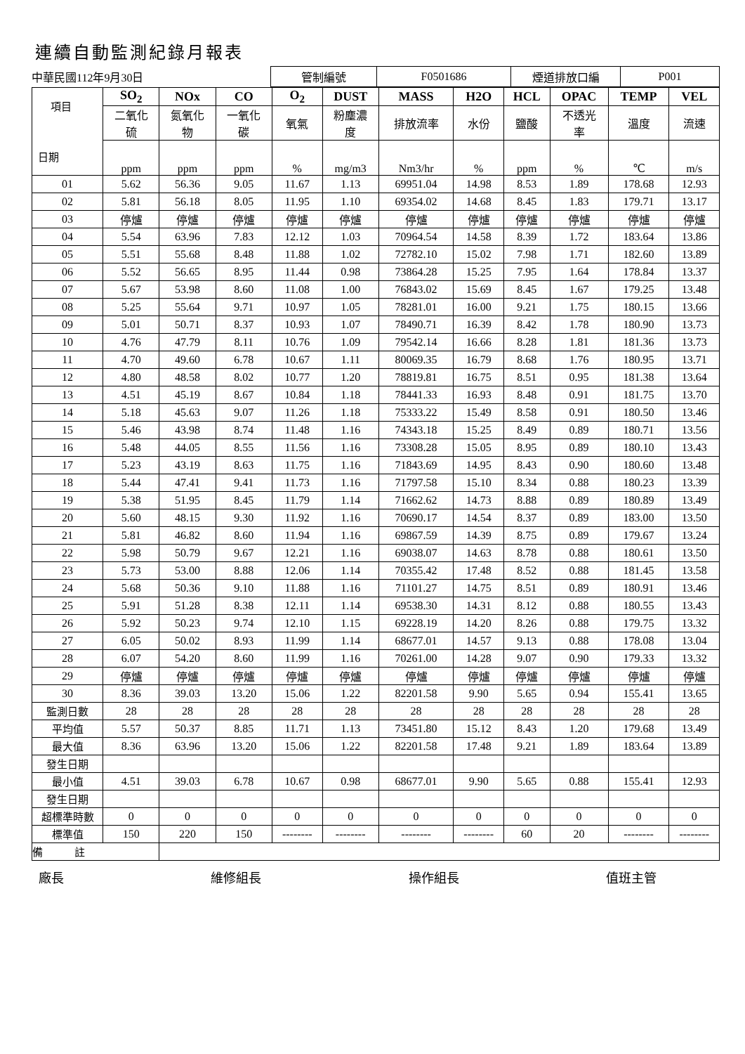連續自動監測紀錄月報表
| 中華民國112年9月30日 | 管制編號 | F0501686 | 煙道排放口編 | P001 |
| 項目 日期 | SO<sub>2</sub> | NOx | CO | O<sub>2</sub> | DUST | MASS | H2O | HCL | OPAC | TEMP | VEL |
| --- | --- | --- | --- | --- | --- | --- | --- | --- | --- | --- | --- |
| | 二氧化 硫 | 氮氧化 物 | 一氧化 碳 | 氧氣 | 粉塵濃 度 | 排放流率 | 水份 | 鹽酸 | 不透光 率 | 溫度 | 流速 |
| | ppm | ppm | ppm | % | mg/m3 | Nm3/hr | % | ppm | % | ℃ | m/s |
| 01 | 5.62 | 56.36 | 9.05 | 11.67 | 1.13 | 69951.04 | 14.98 | 8.53 | 1.89 | 178.68 | 12.93 |
| 02 | 5.81 | 56.18 | 8.05 | 11.95 | 1.10 | 69354.02 | 14.68 | 8.45 | 1.83 | 179.71 | 13.17 |
| 03 | 停爐 | 停爐 | 停爐 | 停爐 | 停爐 | 停爐 | 停爐 | 停爐 | 停爐 | 停爐 | 停爐 |
| 04 | 5.54 | 63.96 | 7.83 | 12.12 | 1.03 | 70964.54 | 14.58 | 8.39 | 1.72 | 183.64 | 13.86 |
| 05 | 5.51 | 55.68 | 8.48 | 11.88 | 1.02 | 72782.10 | 15.02 | 7.98 | 1.71 | 182.60 | 13.89 |
| 06 | 5.52 | 56.65 | 8.95 | 11.44 | 0.98 | 73864.28 | 15.25 | 7.95 | 1.64 | 178.84 | 13.37 |
| 07 | 5.67 | 53.98 | 8.60 | 11.08 | 1.00 | 76843.02 | 15.69 | 8.45 | 1.67 | 179.25 | 13.48 |
| 08 | 5.25 | 55.64 | 9.71 | 10.97 | 1.05 | 78281.01 | 16.00 | 9.21 | 1.75 | 180.15 | 13.66 |
| 09 | 5.01 | 50.71 | 8.37 | 10.93 | 1.07 | 78490.71 | 16.39 | 8.42 | 1.78 | 180.90 | 13.73 |
| 10 | 4.76 | 47.79 | 8.11 | 10.76 | 1.09 | 79542.14 | 16.66 | 8.28 | 1.81 | 181.36 | 13.73 |
| 11 | 4.70 | 49.60 | 6.78 | 10.67 | 1.11 | 80069.35 | 16.79 | 8.68 | 1.76 | 180.95 | 13.71 |
| 12 | 4.80 | 48.58 | 8.02 | 10.77 | 1.20 | 78819.81 | 16.75 | 8.51 | 0.95 | 181.38 | 13.64 |
| 13 | 4.51 | 45.19 | 8.67 | 10.84 | 1.18 | 78441.33 | 16.93 | 8.48 | 0.91 | 181.75 | 13.70 |
| 14 | 5.18 | 45.63 | 9.07 | 11.26 | 1.18 | 75333.22 | 15.49 | 8.58 | 0.91 | 180.50 | 13.46 |
| 15 | 5.46 | 43.98 | 8.74 | 11.48 | 1.16 | 74343.18 | 15.25 | 8.49 | 0.89 | 180.71 | 13.56 |
| 16 | 5.48 | 44.05 | 8.55 | 11.56 | 1.16 | 73308.28 | 15.05 | 8.95 | 0.89 | 180.10 | 13.43 |
| 17 | 5.23 | 43.19 | 8.63 | 11.75 | 1.16 | 71843.69 | 14.95 | 8.43 | 0.90 | 180.60 | 13.48 |
| 18 | 5.44 | 47.41 | 9.41 | 11.73 | 1.16 | 71797.58 | 15.10 | 8.34 | 0.88 | 180.23 | 13.39 |
| 19 | 5.38 | 51.95 | 8.45 | 11.79 | 1.14 | 71662.62 | 14.73 | 8.88 | 0.89 | 180.89 | 13.49 |
| 20 | 5.60 | 48.15 | 9.30 | 11.92 | 1.16 | 70690.17 | 14.54 | 8.37 | 0.89 | 183.00 | 13.50 |
| 21 | 5.81 | 46.82 | 8.60 | 11.94 | 1.16 | 69867.59 | 14.39 | 8.75 | 0.89 | 179.67 | 13.24 |
| 22 | 5.98 | 50.79 | 9.67 | 12.21 | 1.16 | 69038.07 | 14.63 | 8.78 | 0.88 | 180.61 | 13.50 |
| 23 | 5.73 | 53.00 | 8.88 | 12.06 | 1.14 | 70355.42 | 17.48 | 8.52 | 0.88 | 181.45 | 13.58 |
| 24 | 5.68 | 50.36 | 9.10 | 11.88 | 1.16 | 71101.27 | 14.75 | 8.51 | 0.89 | 180.91 | 13.46 |
| 25 | 5.91 | 51.28 | 8.38 | 12.11 | 1.14 | 69538.30 | 14.31 | 8.12 | 0.88 | 180.55 | 13.43 |
| 26 | 5.92 | 50.23 | 9.74 | 12.10 | 1.15 | 69228.19 | 14.20 | 8.26 | 0.88 | 179.75 | 13.32 |
| 27 | 6.05 | 50.02 | 8.93 | 11.99 | 1.14 | 68677.01 | 14.57 | 9.13 | 0.88 | 178.08 | 13.04 |
| 28 | 6.07 | 54.20 | 8.60 | 11.99 | 1.16 | 70261.00 | 14.28 | 9.07 | 0.90 | 179.33 | 13.32 |
| 29 | 停爐 | 停爐 | 停爐 | 停爐 | 停爐 | 停爐 | 停爐 | 停爐 | 停爐 | 停爐 | 停爐 |
| 30 | 8.36 | 39.03 | 13.20 | 15.06 | 1.22 | 82201.58 | 9.90 | 5.65 | 0.94 | 155.41 | 13.65 |
| 監測日數 | 28 | 28 | 28 | 28 | 28 | 28 | 28 | 28 | 28 | 28 | 28 |
| 平均值 | 5.57 | 50.37 | 8.85 | 11.71 | 1.13 | 73451.80 | 15.12 | 8.43 | 1.20 | 179.68 | 13.49 |
| 最大值 | 8.36 | 63.96 | 13.20 | 15.06 | 1.22 | 82201.58 | 17.48 | 9.21 | 1.89 | 183.64 | 13.89 |
| 發生日期 | | | | | | | | | | | |
| 最小值 | 4.51 | 39.03 | 6.78 | 10.67 | 0.98 | 68677.01 | 9.90 | 5.65 | 0.88 | 155.41 | 12.93 |
| 發生日期 | | | | | | | | | | | |
| 超標準時數 | 0 | 0 | 0 | 0 | 0 | 0 | 0 | 0 | 0 | 0 | 0 |
| 標準值 | 150 | 220 | 150 | -------- | -------- | -------- | -------- | 60 | 20 | -------- | -------- |
| 備 註 | | | | | | | | | | | |
廠長 維修組長 操作組長 值班主管